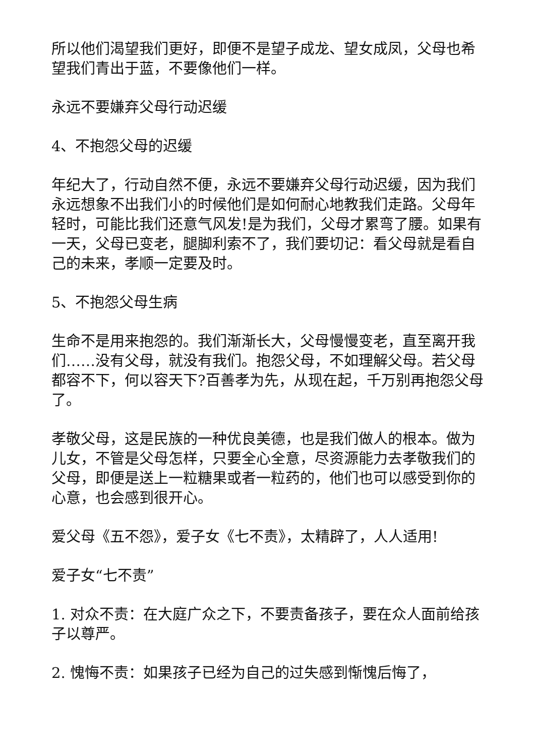所以他们渴望我们更好，即便不是望子成龙、望女成凤，父母也希望我们青出于蓝，不要像他们一样。
永远不要嫌弃父母行动迟缓
4、不抱怨父母的迟缓
年纪大了，行动自然不便，永远不要嫌弃父母行动迟缓，因为我们永远想象不出我们小的时候他们是如何耐心地教我们走路。父母年轻时，可能比我们还意气风发!是为我们，父母才累弯了腰。如果有一天，父母已变老，腿脚利索不了，我们要切记：看父母就是看自己的未来，孝顺一定要及时。
5、不抱怨父母生病
生命不是用来抱怨的。我们渐渐长大，父母慢慢变老，直至离开我们……没有父母，就没有我们。抱怨父母，不如理解父母。若父母都容不下，何以容天下?百善孝为先，从现在起，千万别再抱怨父母了。
孝敬父母，这是民族的一种优良美德，也是我们做人的根本。做为儿女，不管是父母怎样，只要全心全意，尽资源能力去孝敬我们的父母，即便是送上一粒糖果或者一粒药的，他们也可以感受到你的心意，也会感到很开心。
爱父母《五不怨》，爱子女《七不责》，太精辟了，人人适用!
爱子女“七不责”
1. 对众不责：在大庭广众之下，不要责备孩子，要在众人面前给孩子以尊严。
2. 愧悔不责：如果孩子已经为自己的过失感到惭愧后悔了，